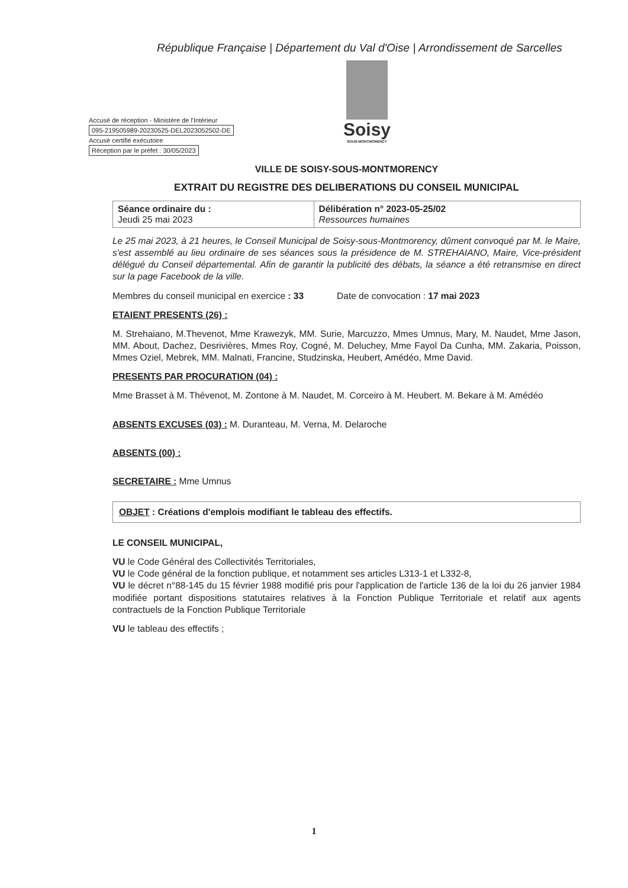République Française | Département du Val d'Oise | Arrondissement de Sarcelles
Accusé de réception - Ministère de l'Intérieur
095-219505989-20230525-DEL2023052502-DE
Accusé certifié exécutoire
Réception par le préfet : 30/05/2023
Soisy
SOUS-MONTMORENCY
VILLE DE SOISY-SOUS-MONTMORENCY
EXTRAIT DU REGISTRE DES DELIBERATIONS DU CONSEIL MUNICIPAL
| Séance ordinaire du : Jeudi 25 mai 2023 | Délibération n° 2023-05-25/02 Ressources humaines |
Le 25 mai 2023, à 21 heures, le Conseil Municipal de Soisy-sous-Montmorency, dûment convoqué par M. le Maire, s'est assemblé au lieu ordinaire de ses séances sous la présidence de M. STREHAIANO, Maire, Vice-président délégué du Conseil départemental. Afin de garantir la publicité des débats, la séance a été retransmise en direct sur la page Facebook de la ville.
Membres du conseil municipal en exercice : 33 Date de convocation : 17 mai 2023
ETAIENT PRESENTS (26) :
M. Strehaiano, M.Thevenot, Mme Krawezyk, MM. Surie, Marcuzzo, Mmes Umnus, Mary, M. Naudet, Mme Jason, MM. About, Dachez, Desrivières, Mmes Roy, Cogné, M. Deluchey, Mme Fayol Da Cunha, MM. Zakaria, Poisson, Mmes Oziel, Mebrek, MM. Malnati, Francine, Studzinska, Heubert, Amédéo, Mme David.
PRESENTS PAR PROCURATION (04) :
Mme Brasset à M. Thévenot, M. Zontone à M. Naudet, M. Corceiro à M. Heubert. M. Bekare à M. Amédéo
ABSENTS EXCUSES (03) : M. Duranteau, M. Verna, M. Delaroche
ABSENTS (00) :
SECRETAIRE : Mme Umnus
OBJET : Créations d'emplois modifiant le tableau des effectifs.
LE CONSEIL MUNICIPAL,
VU le Code Général des Collectivités Territoriales,
VU le Code général de la fonction publique, et notamment ses articles L313-1 et L332-8,
VU le décret n°88-145 du 15 février 1988 modifié pris pour l'application de l'article 136 de la loi du 26 janvier 1984 modifiée portant dispositions statutaires relatives à la Fonction Publique Territoriale et relatif aux agents contractuels de la Fonction Publique Territoriale
VU le tableau des effectifs ;
1